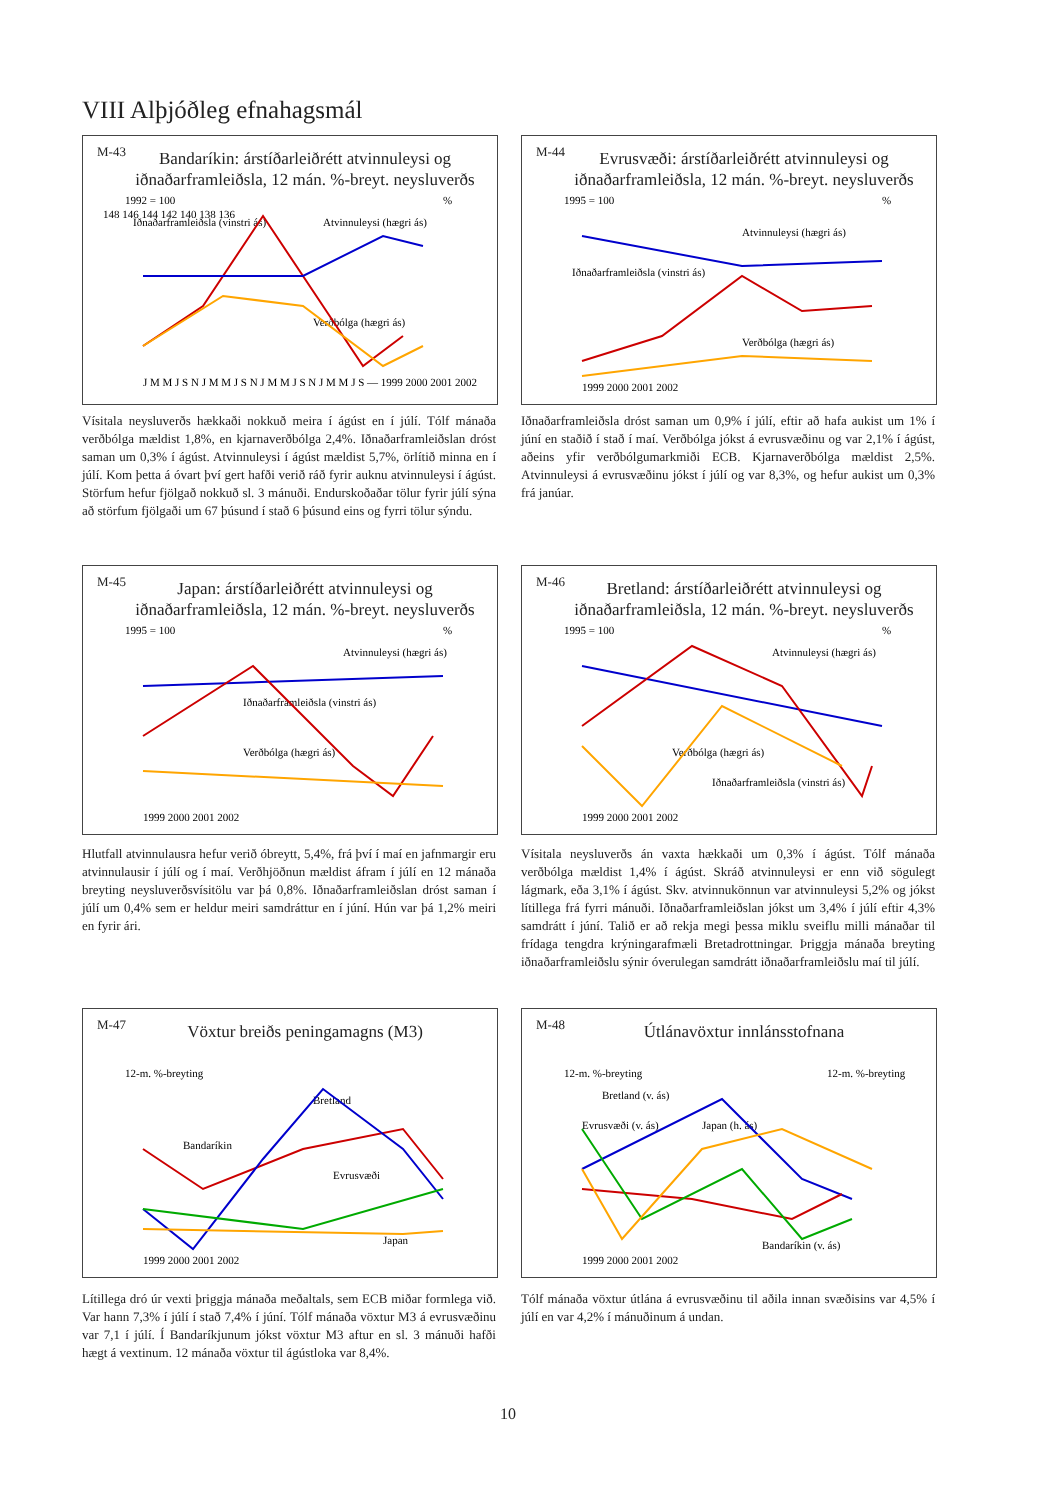VIII Alþjóðleg efnahagsmál
M-43
Bandaríkin: árstíðarleiðrétt atvinnuleysi og iðnaðarframleiðsla, 12 mán. %-breyt. neysluverðs
1992 = 100
%
148 146 144 142 140 138 136
Iðnaðarframleiðsla (vinstri ás)
Atvinnuleysi (hægri ás)
Verðbólga (hægri ás)
J M M J S N J M M J S N J M M J S N J M M J S — 1999 2000 2001 2002
Vísitala neysluverðs hækkaði nokkuð meira í ágúst en í júlí. Tólf mánaða verðbólga mældist 1,8%, en kjarnaverðbólga 2,4%. Iðnaðarframleiðslan dróst saman um 0,3% í ágúst. Atvinnuleysi í ágúst mældist 5,7%, örlítið minna en í júlí. Kom þetta á óvart því gert hafði verið ráð fyrir auknu atvinnuleysi í ágúst. Störfum hefur fjölgað nokkuð sl. 3 mánuði. Endurskoðaðar tölur fyrir júlí sýna að störfum fjölgaði um 67 þúsund í stað 6 þúsund eins og fyrri tölur sýndu.
M-44
Evrusvæði: árstíðarleiðrétt atvinnuleysi og iðnaðarframleiðsla, 12 mán. %-breyt. neysluverðs
1995 = 100
%
Atvinnuleysi (hægri ás)
Iðnaðarframleiðsla (vinstri ás)
Verðbólga (hægri ás)
1999 2000 2001 2002
Iðnaðarframleiðsla dróst saman um 0,9% í júlí, eftir að hafa aukist um 1% í júní en staðið í stað í maí. Verðbólga jókst á evrusvæðinu og var 2,1% í ágúst, aðeins yfir verðbólgumarkmiði ECB. Kjarnaverðbólga mældist 2,5%. Atvinnuleysi á evrusvæðinu jókst í júlí og var 8,3%, og hefur aukist um 0,3% frá janúar.
M-45
Japan: árstíðarleiðrétt atvinnuleysi og iðnaðarframleiðsla, 12 mán. %-breyt. neysluverðs
1995 = 100
%
Atvinnuleysi (hægri ás)
Iðnaðarframleiðsla (vinstri ás)
Verðbólga (hægri ás)
1999 2000 2001 2002
Hlutfall atvinnulausra hefur verið óbreytt, 5,4%, frá því í maí en jafnmargir eru atvinnulausir í júlí og í maí. Verðhjöðnun mældist áfram í júlí en 12 mánaða breyting neysluverðsvísitölu var þá 0,8%. Iðnaðarframleiðslan dróst saman í júlí um 0,4% sem er heldur meiri samdráttur en í júní. Hún var þá 1,2% meiri en fyrir ári.
M-46
Bretland: árstíðarleiðrétt atvinnuleysi og iðnaðarframleiðsla, 12 mán. %-breyt. neysluverðs
1995 = 100
%
Atvinnuleysi (hægri ás)
Verðbólga (hægri ás)
Iðnaðarframleiðsla (vinstri ás)
1999 2000 2001 2002
Vísitala neysluverðs án vaxta hækkaði um 0,3% í ágúst. Tólf mánaða verðbólga mældist 1,4% í ágúst. Skráð atvinnuleysi er enn við sögulegt lágmark, eða 3,1% í ágúst. Skv. atvinnukönnun var atvinnuleysi 5,2% og jókst lítillega frá fyrri mánuði. Iðnaðarframleiðslan jókst um 3,4% í júlí eftir 4,3% samdrátt í júní. Talið er að rekja megi þessa miklu sveiflu milli mánaðar til frídaga tengdra krýningarafmæli Bretadrottningar. Þriggja mánaða breyting iðnaðarframleiðslu sýnir óverulegan samdrátt iðnaðarframleiðslu maí til júlí.
M-47
Vöxtur breiðs peningamagns (M3)
12-m. %-breyting
Bretland
Bandaríkin
Evrusvæði
Japan
1999 2000 2001 2002
Lítillega dró úr vexti þriggja mánaða meðaltals, sem ECB miðar formlega við. Var hann 7,3% í júlí í stað 7,4% í júní. Tólf mánaða vöxtur M3 á evrusvæðinu var 7,1 í júlí. Í Bandaríkjunum jókst vöxtur M3 aftur en sl. 3 mánuði hafði hægt á vextinum. 12 mánaða vöxtur til ágústloka var 8,4%.
M-48
Útlánavöxtur innlánsstofnana
12-m. %-breyting
12-m. %-breyting
Bretland (v. ás)
Evrusvæði (v. ás)
Japan (h. ás)
Bandaríkin (v. ás)
1999 2000 2001 2002
Tólf mánaða vöxtur útlána á evrusvæðinu til aðila innan svæðisins var 4,5% í júlí en var 4,2% í mánuðinum á undan.
10